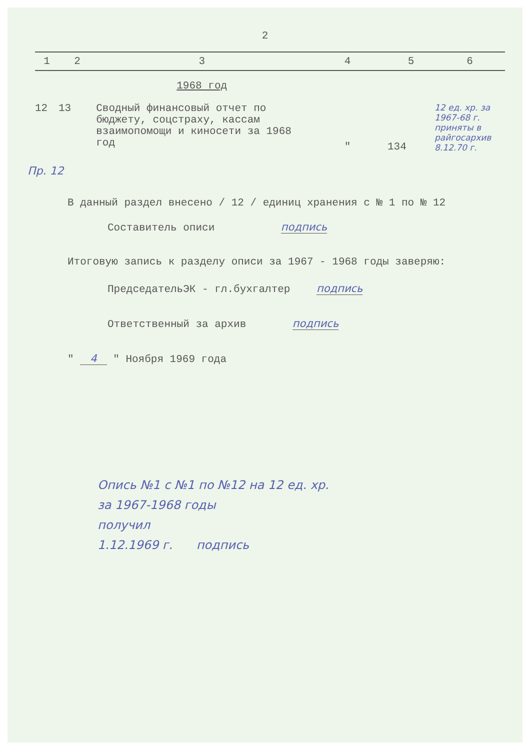2
| 1 | 2 | 3 | 4 | 5 | 6 |
| --- | --- | --- | --- | --- | --- |
| | | 1968 год | | | |
| 12 | 13 | Сводный финансовый отчет по бюджету, соцстраху, кассам взаимопомощи и киносети за 1968 год | " | 134 | 12 ед. хр. за 1967-68 г. приняты в райгосархив 8.12.70 г. |
Пр. 12
В данный раздел внесено / 12 / единиц хранения с № 1 по № 12
Составитель описи подпись
Итоговую запись к разделу описи за 1967 - 1968 годы заверяю:
ПредседательЭК - гл.бухгалтер подпись
Ответственный за архив подпись
" 4 " Ноября 1969 года
Опись №1 с №1 по №12 на 12 ед. хр.
за 1967-1968 годы
получил
1.12.1969 г. подпись